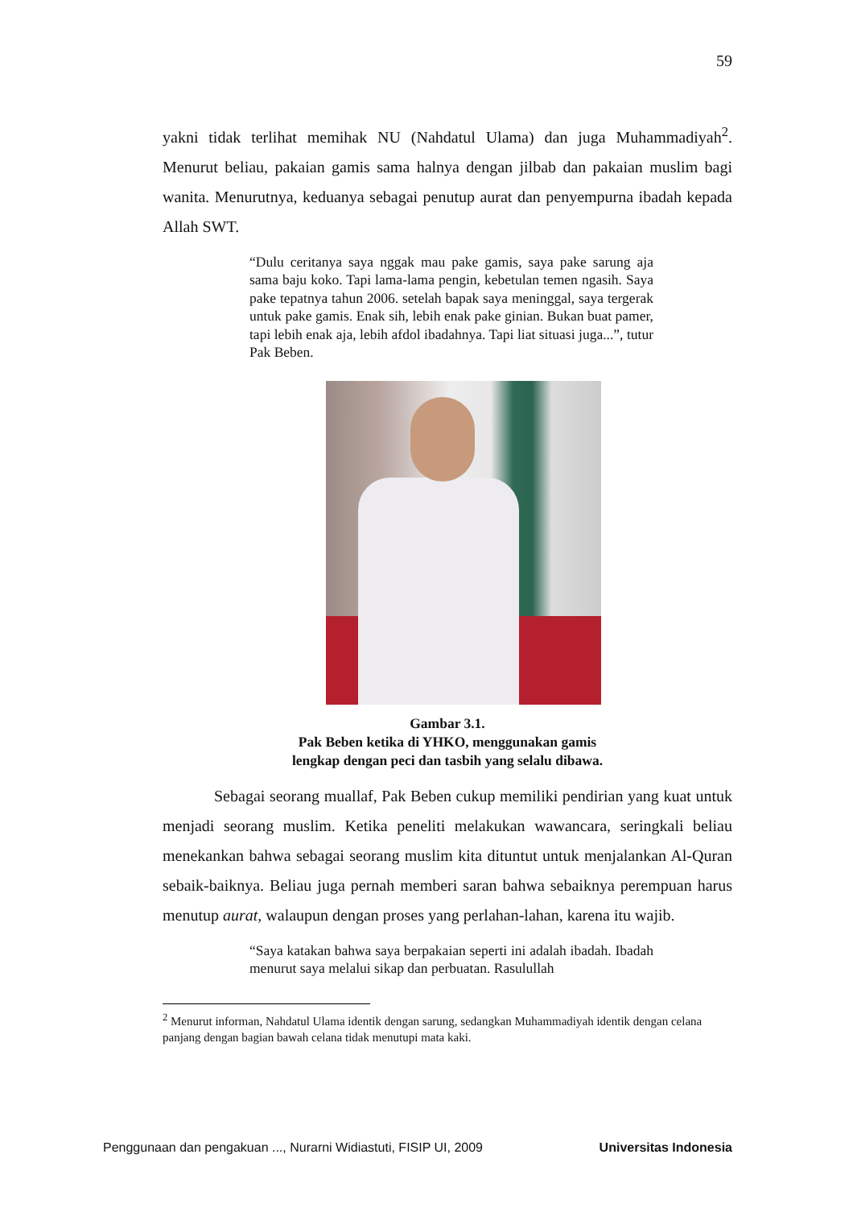59
yakni tidak terlihat memihak NU (Nahdatul Ulama) dan juga Muhammadiyah<sup>2</sup>. Menurut beliau, pakaian gamis sama halnya dengan jilbab dan pakaian muslim bagi wanita. Menurutnya, keduanya sebagai penutup aurat dan penyempurna ibadah kepada Allah SWT.
“Dulu ceritanya saya nggak mau pake gamis, saya pake sarung aja sama baju koko. Tapi lama-lama pengin, kebetulan temen ngasih. Saya pake tepatnya tahun 2006. setelah bapak saya meninggal, saya tergerak untuk pake gamis. Enak sih, lebih enak pake ginian. Bukan buat pamer, tapi lebih enak aja, lebih afdol ibadahnya. Tapi liat situasi juga...”, tutur Pak Beben.
Gambar 3.1.
Pak Beben ketika di YHKO, menggunakan gamis
lengkap dengan peci dan tasbih yang selalu dibawa.
Sebagai seorang muallaf, Pak Beben cukup memiliki pendirian yang kuat untuk menjadi seorang muslim. Ketika peneliti melakukan wawancara, seringkali beliau menekankan bahwa sebagai seorang muslim kita dituntut untuk menjalankan Al-Quran sebaik-baiknya. Beliau juga pernah memberi saran bahwa sebaiknya perempuan harus menutup aurat, walaupun dengan proses yang perlahan-lahan, karena itu wajib.
“Saya katakan bahwa saya berpakaian seperti ini adalah ibadah. Ibadah menurut saya melalui sikap dan perbuatan. Rasulullah
<sup>2</sup> Menurut informan, Nahdatul Ulama identik dengan sarung, sedangkan Muhammadiyah identik dengan celana panjang dengan bagian bawah celana tidak menutupi mata kaki.
Penggunaan dan pengakuan ..., Nurarni Widiastuti, FISIP UI, 2009 Universitas Indonesia